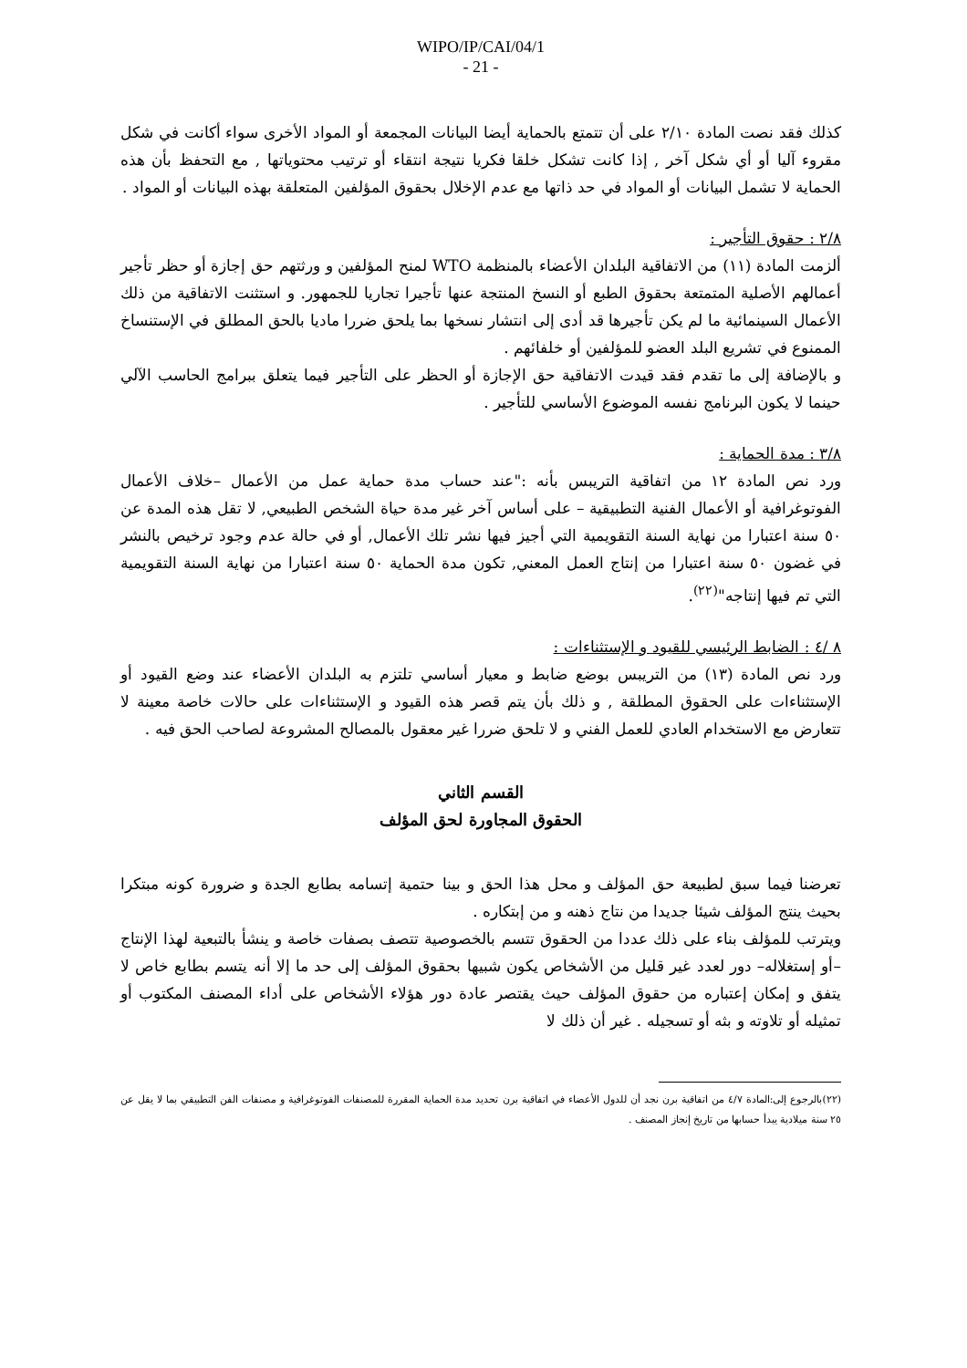WIPO/IP/CAI/04/1
- 21 -
كذلك فقد نصت المادة ٢/١٠ على أن تتمتع بالحماية أيضا البيانات المجمعة أو المواد الأخرى سواء أكانت في شكل مقروء آليا أو أي شكل آخر , إذا كانت تشكل خلقا فكريا نتيجة انتقاء أو ترتيب محتوياتها , مع التحفظ بأن هذه الحماية لا تشمل البيانات أو المواد في حد ذاتها مع عدم الإخلال بحقوق المؤلفين المتعلقة بهذه البيانات أو المواد .
٢/٨ : حقوق التأجير :
ألزمت المادة (١١) من الاتفاقية البلدان الأعضاء بالمنظمة WTO لمنح المؤلفين و ورثتهم حق إجازة أو حظر تأجير أعمالهم الأصلية المتمتعة بحقوق الطبع أو النسخ المنتجة عنها تأجيرا تجاريا للجمهور. و استثنت الاتفاقية من ذلك الأعمال السينمائية ما لم يكن تأجيرها قد أدى إلى انتشار نسخها بما يلحق ضررا ماديا بالحق المطلق في الإستنساخ الممنوع في تشريع البلد العضو للمؤلفين أو خلفائهم .
و بالإضافة إلى ما تقدم فقد قيدت الاتفاقية حق الإجازة أو الحظر على التأجير فيما يتعلق ببرامج الحاسب الآلي حينما لا يكون البرنامج نفسه الموضوع الأساسي للتأجير .
٣/٨ : مدة الحماية :
ورد نص المادة ١٢ من اتفاقية التريبس بأنه :"عند حساب مدة حماية عمل من الأعمال –خلاف الأعمال الفوتوغرافية أو الأعمال الفنية التطبيقية – على أساس آخر غير مدة حياة الشخص الطبيعي, لا تقل هذه المدة عن ٥٠ سنة اعتبارا من نهاية السنة التقويمية التي أجيز فيها نشر تلك الأعمال, أو في حالة عدم وجود ترخيص بالنشر في غضون ٥٠ سنة اعتبارا من إنتاج العمل المعني, تكون مدة الحماية ٥٠ سنة اعتبارا من نهاية السنة التقويمية التي تم فيها إنتاجه"<sup>(٢٢)</sup>.
٨ /٤ : الضابط الرئيسي للقيود و الإستثناءات :
ورد نص المادة (١٣) من التريبس بوضع ضابط و معيار أساسي تلتزم به البلدان الأعضاء عند وضع القيود أو الإستثناءات على الحقوق المطلقة , و ذلك بأن يتم قصر هذه القيود و الإستثناءات على حالات خاصة معينة لا تتعارض مع الاستخدام العادي للعمل الفني و لا تلحق ضررا غير معقول بالمصالح المشروعة لصاحب الحق فيه .
القسم الثاني
الحقوق المجاورة لحق المؤلف
تعرضنا فيما سبق لطبيعة حق المؤلف و محل هذا الحق و بينا حتمية إتسامه بطابع الجدة و ضرورة كونه مبتكرا بحيث ينتج المؤلف شيئا جديدا من نتاج ذهنه و من إبتكاره .
ويترتب للمؤلف بناء على ذلك عددا من الحقوق تتسم بالخصوصية تتصف بصفات خاصة و ينشأ بالتبعية لهذا الإنتاج –أو إستغلاله– دور لعدد غير قليل من الأشخاص يكون شبيها بحقوق المؤلف إلى حد ما إلا أنه يتسم بطابع خاص لا يتفق و إمكان إعتباره من حقوق المؤلف حيث يقتصر عادة دور هؤلاء الأشخاص على أداء المصنف المكتوب أو تمثيله أو تلاوته و بثه أو تسجيله . غير أن ذلك لا
(٢٢)بالرجوع إلى:المادة ٤/٧ من اتفاقية برن نجد أن للدول الأعضاء في اتفاقية برن تحديد مدة الحماية المقررة للمصنفات الفوتوغرافية و مصنفات الفن التطبيقي بما لا يقل عن ٢٥ سنة ميلادية يبدأ حسابها من تاريخ إنجاز المصنف .